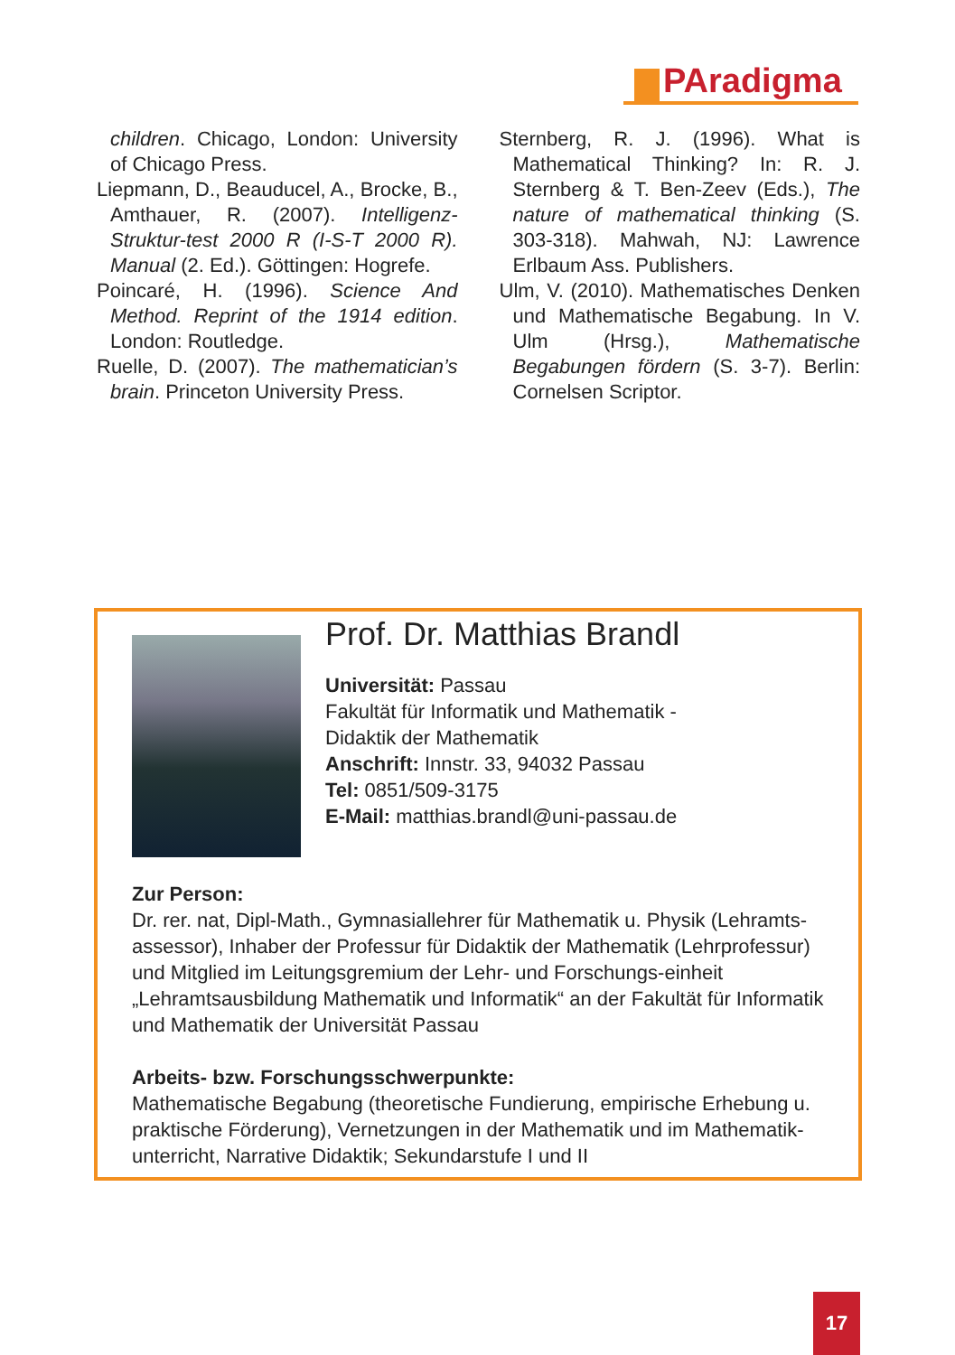PAradigma
children. Chicago, London: University of Chicago Press.
Liepmann, D., Beauducel, A., Brocke, B., Amthauer, R. (2007). Intelligenz-Struktur-test 2000 R (I-S-T 2000 R). Manual (2. Ed.). Göttingen: Hogrefe.
Poincaré, H. (1996). Science And Method. Reprint of the 1914 edition. London: Routledge.
Ruelle, D. (2007). The mathematician’s brain. Princeton University Press.
Sternberg, R. J. (1996). What is Mathematical Thinking? In: R. J. Sternberg & T. Ben-Zeev (Eds.), The nature of mathematical thinking (S. 303-318). Mahwah, NJ: Lawrence Erlbaum Ass. Publishers.
Ulm, V. (2010). Mathematisches Denken und Mathematische Begabung. In V. Ulm (Hrsg.), Mathematische Begabungen fördern (S. 3-7). Berlin: Cornelsen Scriptor.
Prof. Dr. Matthias Brandl
Universität: Passau
Fakultät für Informatik und Mathematik -
Didaktik der Mathematik
Anschrift: Innstr. 33, 94032 Passau
Tel: 0851/509-3175
E-Mail: matthias.brandl@uni-passau.de
Zur Person:
Dr. rer. nat, Dipl-Math., Gymnasiallehrer für Mathematik u. Physik (Lehramts-assessor), Inhaber der Professur für Didaktik der Mathematik (Lehrprofessur) und Mitglied im Leitungsgremium der Lehr- und Forschungs-einheit „Lehramtsausbildung Mathematik und Informatik“ an der Fakultät für Informatik und Mathematik der Universität Passau
Arbeits- bzw. Forschungsschwerpunkte:
Mathematische Begabung (theoretische Fundierung, empirische Erhebung u. praktische Förderung), Vernetzungen in der Mathematik und im Mathematik-unterricht, Narrative Didaktik; Sekundarstufe I und II
17